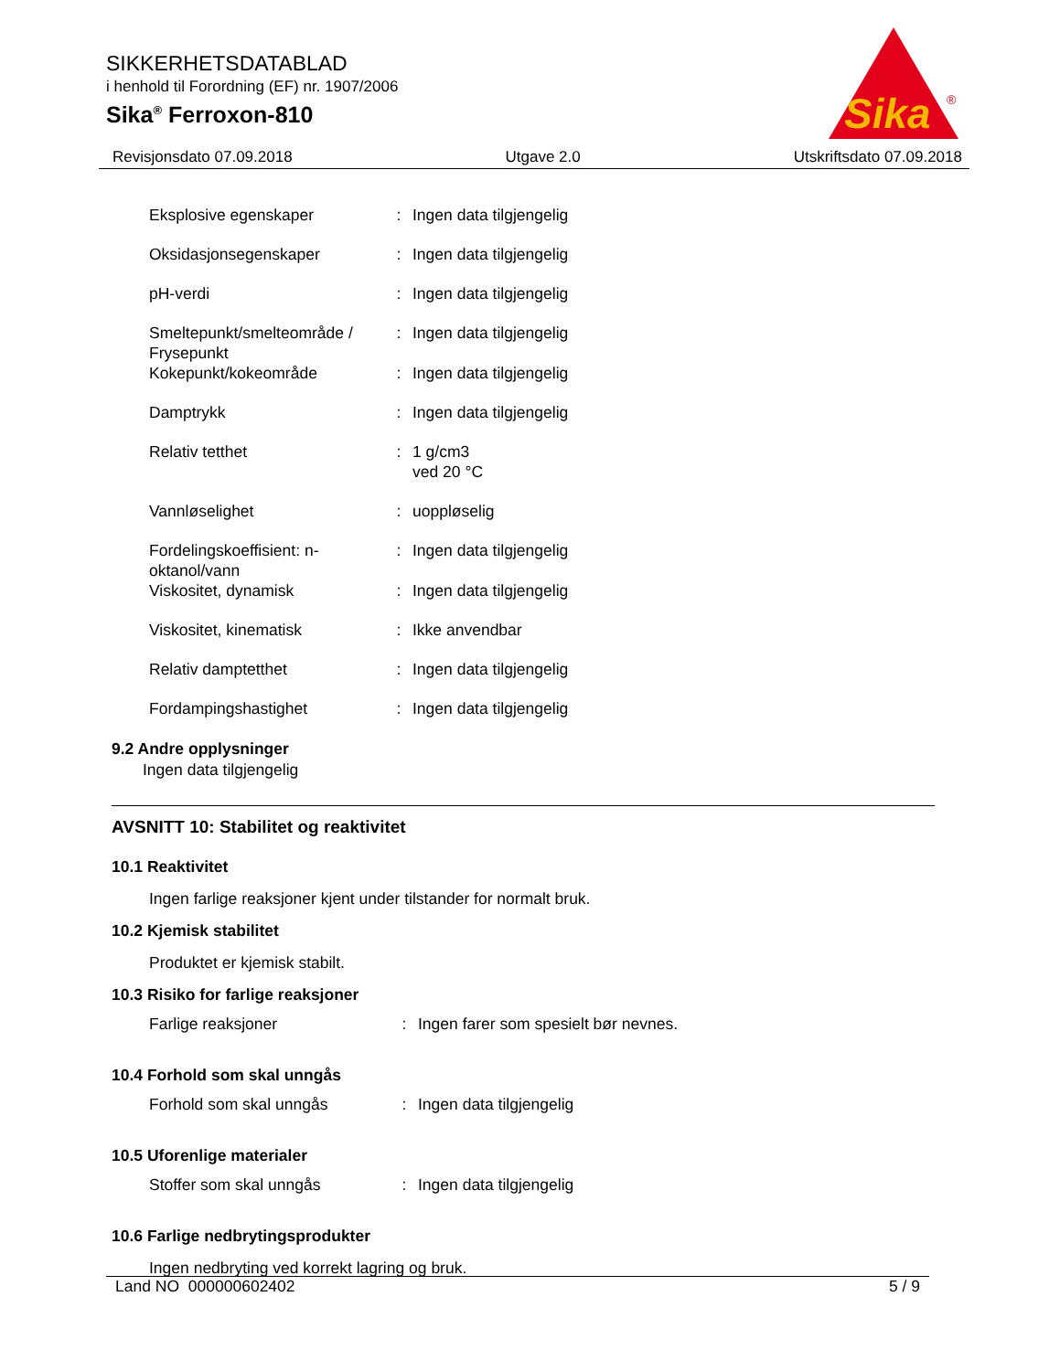SIKKERHETSDATABLAD
i henhold til Forordning (EF) nr. 1907/2006
Sika<sup>®</sup> Ferroxon-810
Sika
®
Revisjonsdato 07.09.2018 Utgave 2.0 Utskriftsdato 07.09.2018
| Eksplosive egenskaper | : | Ingen data tilgjengelig |
| Oksidasjonsegenskaper | : | Ingen data tilgjengelig |
| pH-verdi | : | Ingen data tilgjengelig |
| Smeltepunkt/smelteområde / Frysepunkt | : | Ingen data tilgjengelig |
| Kokepunkt/kokeområde | : | Ingen data tilgjengelig |
| Damptrykk | : | Ingen data tilgjengelig |
| Relativ tetthet | : | 1 g/cm3 ved 20 °C |
| Vannløselighet | : | uoppløselig |
| Fordelingskoeffisient: n-oktanol/vann | : | Ingen data tilgjengelig |
| Viskositet, dynamisk | : | Ingen data tilgjengelig |
| Viskositet, kinematisk | : | Ikke anvendbar |
| Relativ damptetthet | : | Ingen data tilgjengelig |
| Fordampingshastighet | : | Ingen data tilgjengelig |
9.2 Andre opplysninger
Ingen data tilgjengelig
AVSNITT 10: Stabilitet og reaktivitet
10.1 Reaktivitet
Ingen farlige reaksjoner kjent under tilstander for normalt bruk.
10.2 Kjemisk stabilitet
Produktet er kjemisk stabilt.
10.3 Risiko for farlige reaksjoner
| Farlige reaksjoner | : | Ingen farer som spesielt bør nevnes. |
10.4 Forhold som skal unngås
| Forhold som skal unngås | : | Ingen data tilgjengelig |
10.5 Uforenlige materialer
| Stoffer som skal unngås | : | Ingen data tilgjengelig |
10.6 Farlige nedbrytingsprodukter
Ingen nedbryting ved korrekt lagring og bruk.
Land NO 000000602402 5 / 9